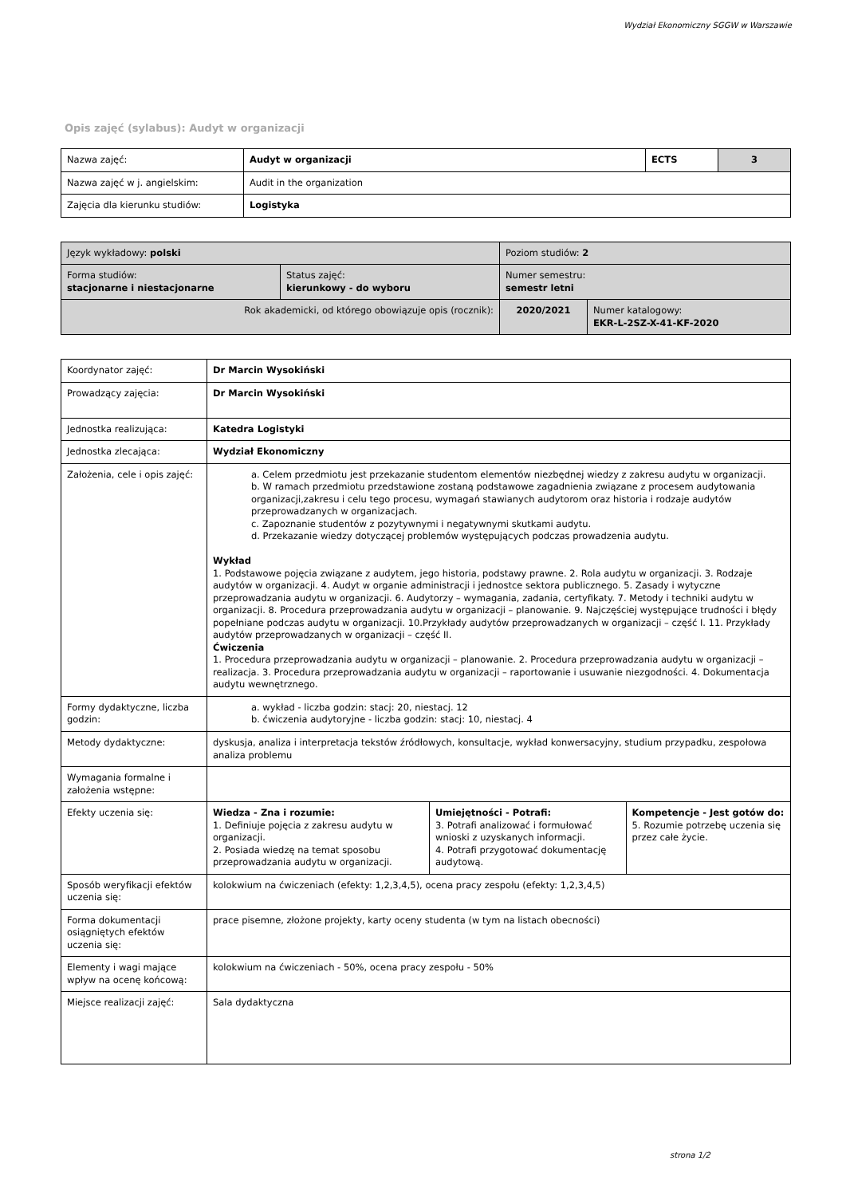Wydział Ekonomiczny SGGW w Warszawie
Opis zajęć (sylabus): Audyt w organizacji
| Nazwa zajęć: | Audyt w organizacji | ECTS | 3 |
| Nazwa zajęć w j. angielskim: | Audit in the organization | | |
| Zajęcia dla kierunku studiów: | Logistyka | | |
| Język wykładowy: polski | | Poziom studiów: 2 | |
| Forma studiów: stacjonarne i niestacjonarne | Status zajęć: kierunkowy - do wyboru | Numer semestru: semestr letni | |
| Rok akademicki, od którego obowiązuje opis (rocznik): | | 2020/2021 | Numer katalogowy: EKR-L-2SZ-X-41-KF-2020 |
| Koordynator zajęć: | Dr Marcin Wysokiński | | |
| Prowadzący zajęcia: | Dr Marcin Wysokiński | | |
| Jednostka realizująca: | Katedra Logistyki | | |
| Jednostka zlecająca: | Wydział Ekonomiczny | | |
| Założenia, cele i opis zajęć: | a. Celem przedmiotu jest przekazanie studentom elementów niezbędnej wiedzy z zakresu audytu w organizacji. b. W ramach przedmiotu przedstawione zostaną podstawowe zagadnienia związane z procesem audytowania organizacji,zakresu i celu tego procesu, wymagań stawianych audytorom oraz historia i rodzaje audytów przeprowadzanych w organizacjach. c. Zapoznanie studentów z pozytywnymi i negatywnymi skutkami audytu. d. Przekazanie wiedzy dotyczącej problemów występujących podczas prowadzenia audytu. Wykład 1. Podstawowe pojęcia związane z audytem, jego historia, podstawy prawne. 2. Rola audytu w organizacji. 3. Rodzaje audytów w organizacji. 4. Audyt w organie administracji i jednostce sektora publicznego. 5. Zasady i wytyczne przeprowadzania audytu w organizacji. 6. Audytorzy – wymagania, zadania, certyfikaty. 7. Metody i techniki audytu w organizacji. 8. Procedura przeprowadzania audytu w organizacji – planowanie. 9. Najczęściej występujące trudności i błędy popełniane podczas audytu w organizacji. 10.Przykłady audytów przeprowadzanych w organizacji – część I. 11. Przykłady audytów przeprowadzanych w organizacji – część II. Ćwiczenia 1. Procedura przeprowadzania audytu w organizacji – planowanie. 2. Procedura przeprowadzania audytu w organizacji – realizacja. 3. Procedura przeprowadzania audytu w organizacji – raportowanie i usuwanie niezgodności. 4. Dokumentacja audytu wewnętrznego. | | |
| Formy dydaktyczne, liczba godzin: | a. wykład - liczba godzin: stacj: 20, niestacj. 12 b. ćwiczenia audytoryjne - liczba godzin: stacj: 10, niestacj. 4 | | |
| Metody dydaktyczne: | dyskusja, analiza i interpretacja tekstów źródłowych, konsultacje, wykład konwersacyjny, studium przypadku, zespołowa analiza problemu | | |
| Wymagania formalne i założenia wstępne: | | | |
| Efekty uczenia się: | Wiedza - Zna i rozumie: 1. Definiuje pojęcia z zakresu audytu w organizacji. 2. Posiada wiedzę na temat sposobu przeprowadzania audytu w organizacji. | Umiejętności - Potrafi: 3. Potrafi analizować i formułować wnioski z uzyskanych informacji. 4. Potrafi przygotować dokumentację audytową. | Kompetencje - Jest gotów do: 5. Rozumie potrzebę uczenia się przez całe życie. |
| Sposób weryfikacji efektów uczenia się: | kolokwium na ćwiczeniach (efekty: 1,2,3,4,5), ocena pracy zespołu (efekty: 1,2,3,4,5) | | |
| Forma dokumentacji osiągniętych efektów uczenia się: | prace pisemne, złożone projekty, karty oceny studenta (w tym na listach obecności) | | |
| Elementy i wagi mające wpływ na ocenę końcową: | kolokwium na ćwiczeniach - 50%, ocena pracy zespołu - 50% | | |
| Miejsce realizacji zajęć: | Sala dydaktyczna | | |
strona 1/2